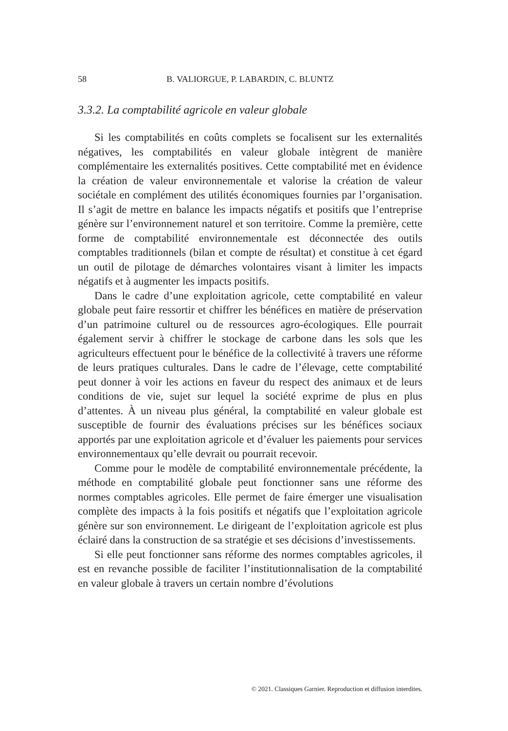58 B. VALIORGUE, P. LABARDIN, C. BLUNTZ
3.3.2. La comptabilité agricole en valeur globale
Si les comptabilités en coûts complets se focalisent sur les externalités négatives, les comptabilités en valeur globale intègrent de manière complémentaire les externalités positives. Cette comptabilité met en évidence la création de valeur environnementale et valorise la création de valeur sociétale en complément des utilités économiques fournies par l’organisation. Il s’agit de mettre en balance les impacts négatifs et positifs que l’entreprise génère sur l’environnement naturel et son territoire. Comme la première, cette forme de comptabilité environnementale est déconnectée des outils comptables traditionnels (bilan et compte de résultat) et constitue à cet égard un outil de pilotage de démarches volontaires visant à limiter les impacts négatifs et à augmenter les impacts positifs.
Dans le cadre d’une exploitation agricole, cette comptabilité en valeur globale peut faire ressortir et chiffrer les bénéfices en matière de préservation d’un patrimoine culturel ou de ressources agro-écologiques. Elle pourrait également servir à chiffrer le stockage de carbone dans les sols que les agriculteurs effectuent pour le bénéfice de la collectivité à travers une réforme de leurs pratiques culturales. Dans le cadre de l’élevage, cette comptabilité peut donner à voir les actions en faveur du respect des animaux et de leurs conditions de vie, sujet sur lequel la société exprime de plus en plus d’attentes. À un niveau plus général, la comptabilité en valeur globale est susceptible de fournir des évaluations précises sur les bénéfices sociaux apportés par une exploitation agricole et d’évaluer les paiements pour services environnementaux qu’elle devrait ou pourrait recevoir.
Comme pour le modèle de comptabilité environnementale précédente, la méthode en comptabilité globale peut fonctionner sans une réforme des normes comptables agricoles. Elle permet de faire émerger une visualisation complète des impacts à la fois positifs et négatifs que l’exploitation agricole génère sur son environnement. Le dirigeant de l’exploitation agricole est plus éclairé dans la construction de sa stratégie et ses décisions d’investissements.
Si elle peut fonctionner sans réforme des normes comptables agricoles, il est en revanche possible de faciliter l’institutionnalisation de la comptabilité en valeur globale à travers un certain nombre d’évolutions
© 2021. Classiques Garnier. Reproduction et diffusion interdites.